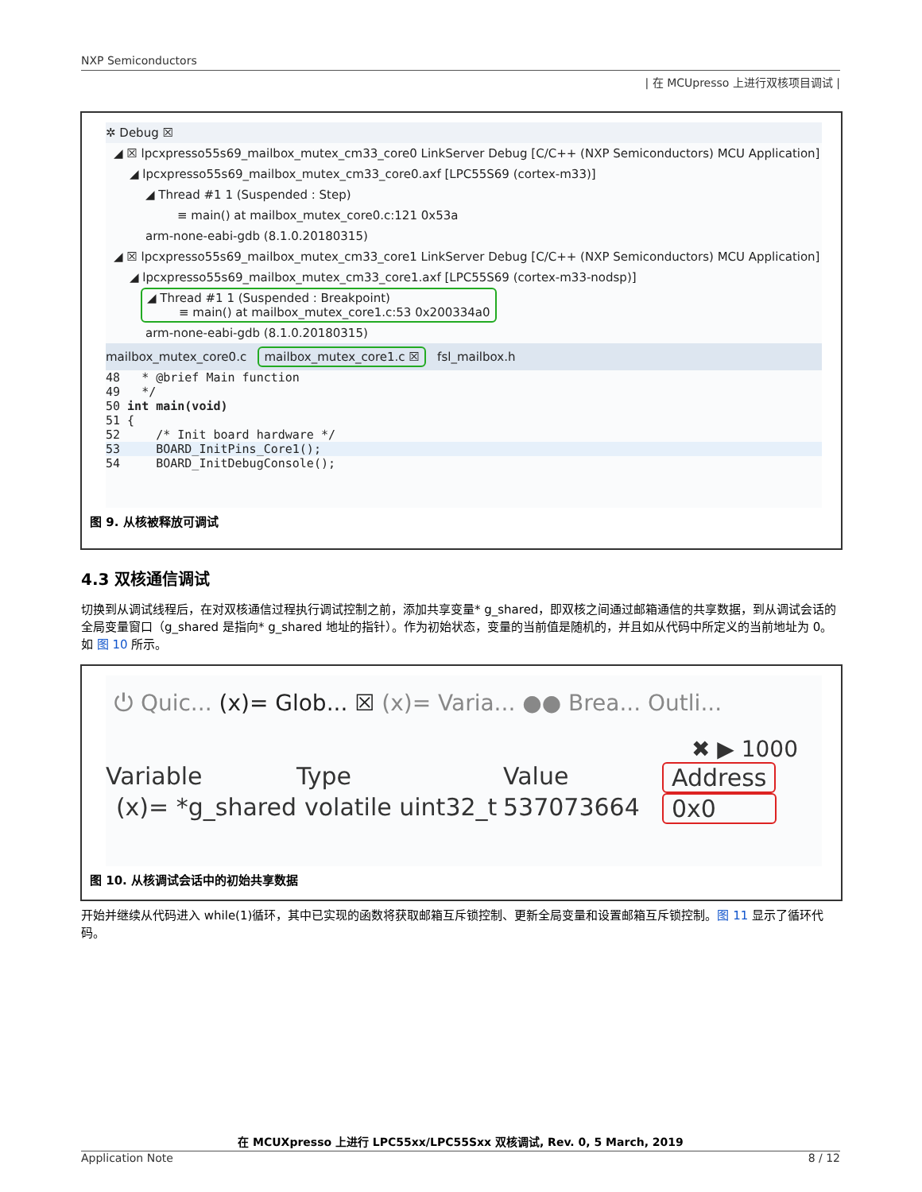NXP Semiconductors
| 在 MCUpresso 上进行双核项目调试 |
✲ Debug ☒
◢ ☒ lpcxpresso55s69_mailbox_mutex_cm33_core0 LinkServer Debug [C/C++ (NXP Semiconductors) MCU Application]
◢ lpcxpresso55s69_mailbox_mutex_cm33_core0.axf [LPC55S69 (cortex-m33)]
◢ Thread #1 1 (Suspended : Step)
≡ main() at mailbox_mutex_core0.c:121 0x53a
arm-none-eabi-gdb (8.1.0.20180315)
◢ ☒ lpcxpresso55s69_mailbox_mutex_cm33_core1 LinkServer Debug [C/C++ (NXP Semiconductors) MCU Application]
◢ lpcxpresso55s69_mailbox_mutex_cm33_core1.axf [LPC55S69 (cortex-m33-nodsp)]
◢ Thread #1 1 (Suspended : Breakpoint)
≡ main() at mailbox_mutex_core1.c:53 0x200334a0
arm-none-eabi-gdb (8.1.0.20180315)
mailbox_mutex_core0.c mailbox_mutex_core1.c ☒ fsl_mailbox.h
48 * @brief Main function
49 */
50 int main(void)
51 {
52 /* Init board hardware */
53 BOARD_InitPins_Core1();
54 BOARD_InitDebugConsole();
图 9. 从核被释放可调试
4.3 双核通信调试
切换到从调试线程后，在对双核通信过程执行调试控制之前，添加共享变量* g_shared，即双核之间通过邮箱通信的共享数据，到从调试会话的全局变量窗口（g_shared 是指向* g_shared 地址的指针）。作为初始状态，变量的当前值是随机的，并且如从代码中所定义的当前地址为 0。如 图 10 所示。
⏻ Quic... (x)= Glob... ☒ (x)= Varia... ●● Brea... Outli...
✖ ▶ 1000
Variable Type Value Address
(x)= *g_shared volatile uint32_t 537073664 0x0
图 10. 从核调试会话中的初始共享数据
开始并继续从代码进入 while(1)循环，其中已实现的函数将获取邮箱互斥锁控制、更新全局变量和设置邮箱互斥锁控制。图 11 显示了循环代码。
在 MCUXpresso 上进行 LPC55xx/LPC55Sxx 双核调试, Rev. 0, 5 March, 2019
Application Note 8 / 12